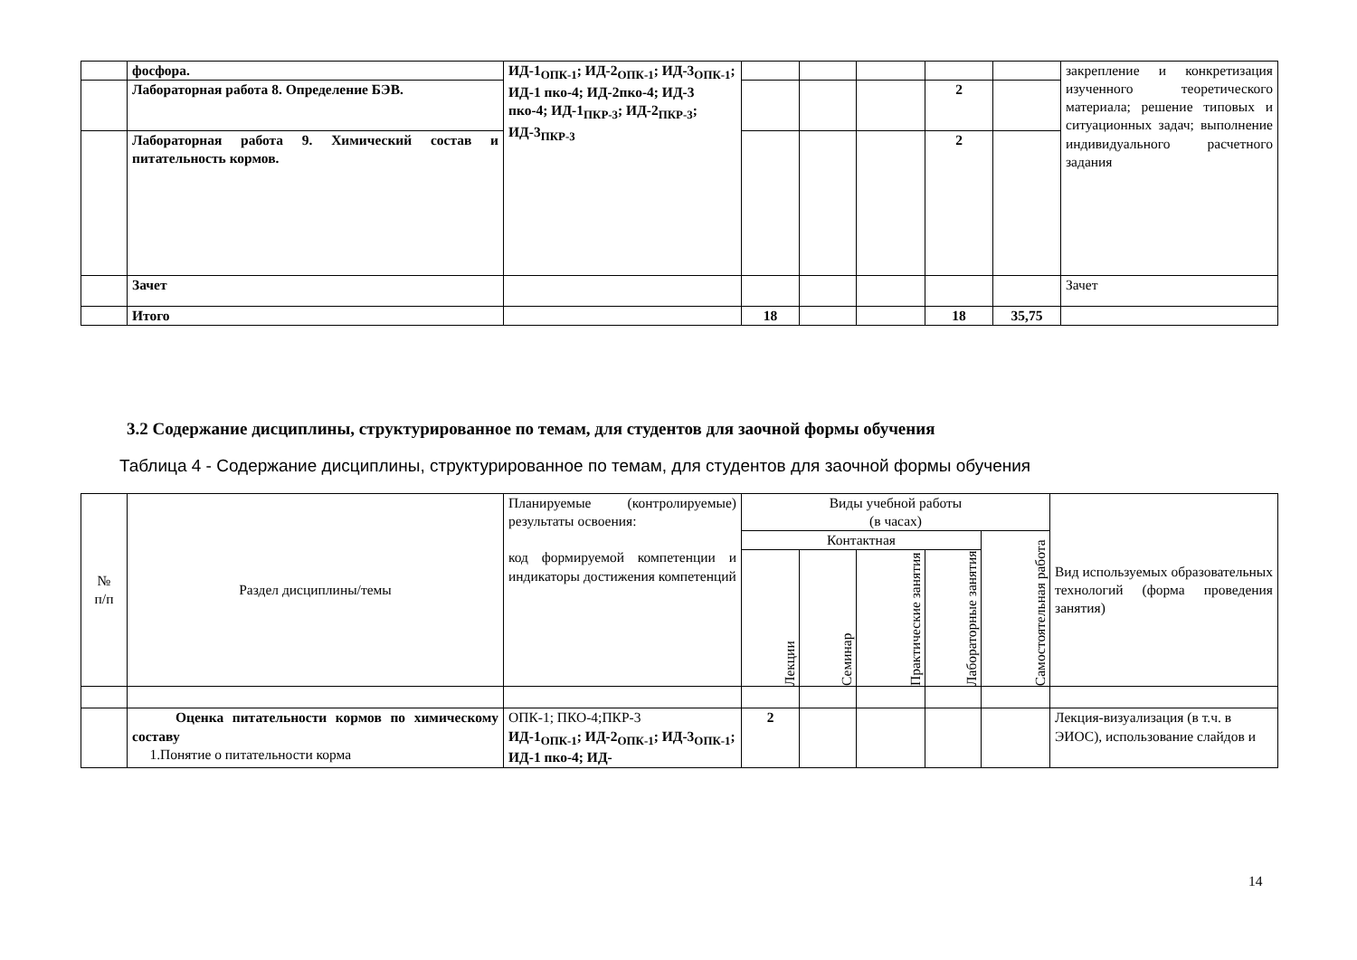| | фосфора. | ИД-1<sub>ОПК-1</sub>; ИД-2<sub>ОПК-1</sub>; ИД-3<sub>ОПК-1</sub>; ИД-1 пко-4; ИД-2пко-4; ИД-3 пко-4; ИД-1<sub>ПКР-3</sub>; ИД-2<sub>ПКР-3</sub>; ИД-3<sub>ПКР-3</sub> | | | | | | закрепление и конкретизация изученного теоретического материала; решение типовых и ситуационных задач; выполнение индивидуального расчетного задания |
| | Лабораторная работа 8. Определение БЭВ. | | | | | 2 | | |
| | Лабораторная работа 9. Химический состав и питательность кормов. | | | | | 2 | | |
| | Зачет | | | | | | | Зачет |
| | Итого | | 18 | | | 18 | 35,75 | |
3.2 Содержание дисциплины, структурированное по темам, для студентов для заочной формы обучения
Таблица 4 - Содержание дисциплины, структурированное по темам, для студентов для заочной формы обучения
| № п/п | Раздел дисциплины/темы | Планируемые (контролируемые) результаты освоения: код формируемой компетенции и индикаторы достижения компетенций | Виды учебной работы (в часах) | | | | | Вид используемых образовательных технологий (форма проведения занятия) |
| --- | --- | --- | --- | --- | --- | --- | --- | --- |
| | | | Контактная | | | | Самостоятельная работа | |
| | | | Лекции | Семинар | Практические занятия | Лабораторные занятия | | |
| | Оценка питательности кормов по химическому составу 1.Понятие о питательности корма | ОПК-1; ПКО-4;ПКР-3 ИД-1<sub>ОПК-1</sub>; ИД-2<sub>ОПК-1</sub>; ИД-3<sub>ОПК-1</sub>; ИД-1 пко-4; ИД- | 2 | | | | | Лекция-визуализация (в т.ч. в ЭИОС), использование слайдов и |
14